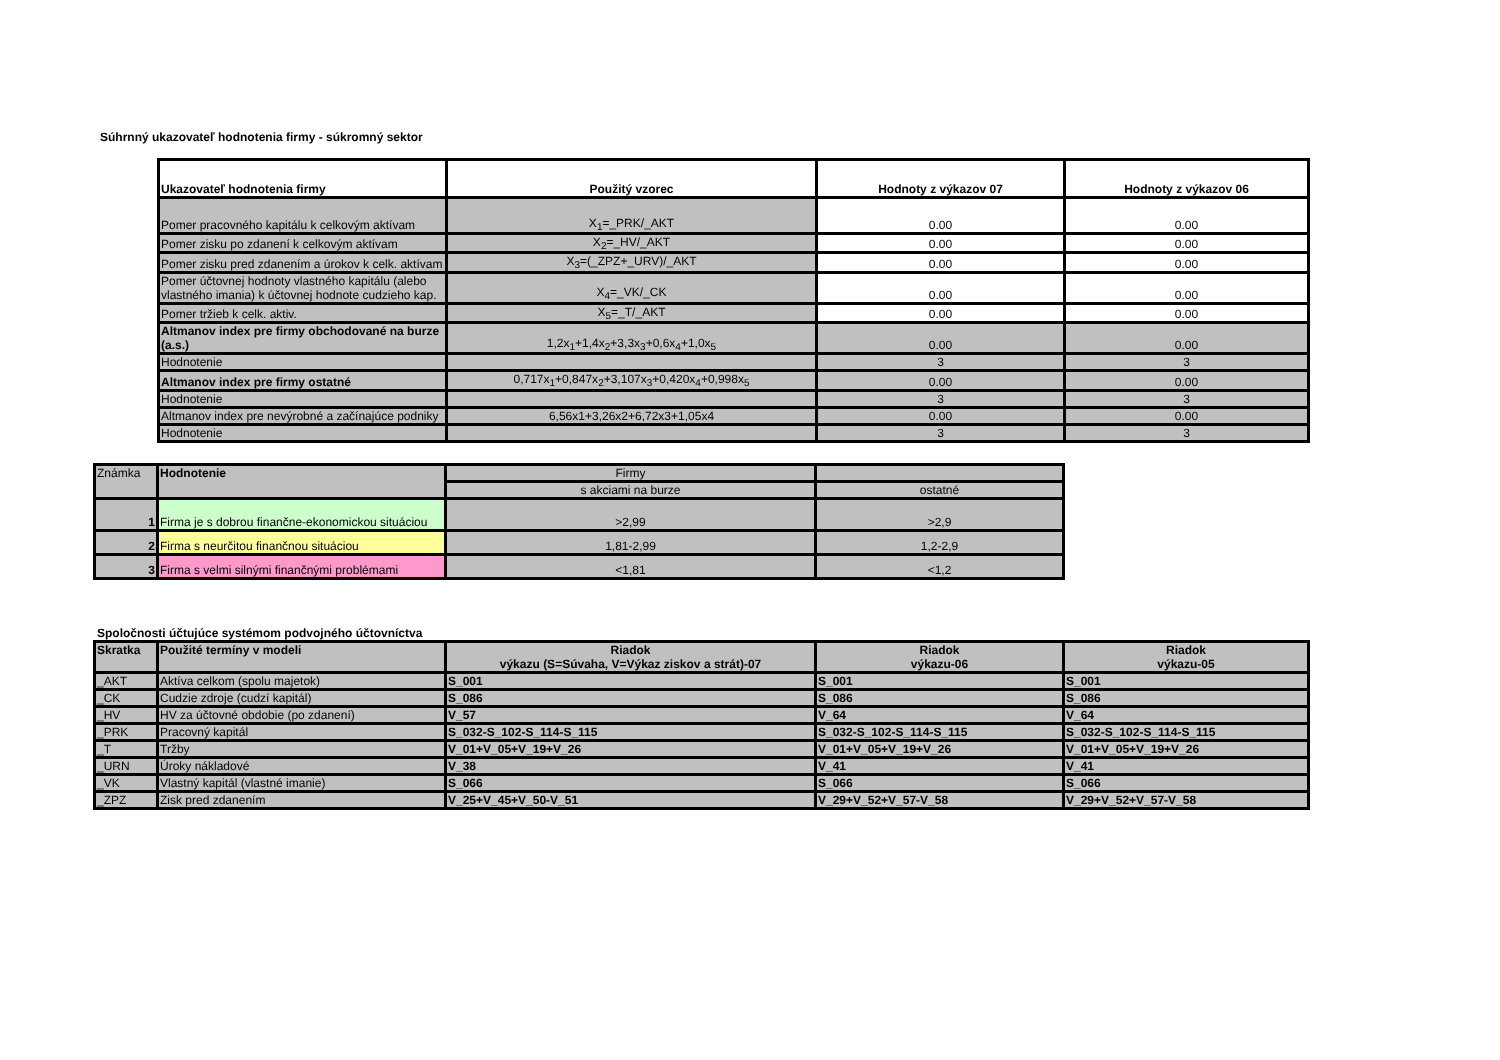Súhrnný ukazovateľ hodnotenia firmy - súkromný sektor
| Ukazovateľ hodnotenia firmy | Použitý vzorec | Hodnoty z výkazov 07 | Hodnoty z výkazov 06 |
| --- | --- | --- | --- |
| Pomer pracovného kapitálu k celkovým aktívam | X<sub>1</sub>=_PRK/_AKT | 0.00 | 0.00 |
| Pomer zisku po zdanení k celkovým aktívam | X<sub>2</sub>=_HV/_AKT | 0.00 | 0.00 |
| Pomer zisku pred zdanením a úrokov k celk. aktívam | X<sub>3</sub>=(_ZPZ+_URV)/_AKT | 0.00 | 0.00 |
| Pomer účtovnej hodnoty vlastného kapitálu (alebo vlastného imania) k účtovnej hodnote cudzieho kap. | X<sub>4</sub>=_VK/_CK | 0.00 | 0.00 |
| Pomer tržieb k celk. aktiv. | X<sub>5</sub>=_T/_AKT | 0.00 | 0.00 |
| Altmanov index pre firmy obchodované na burze (a.s.) | 1,2x<sub>1</sub>+1,4x<sub>2</sub>+3,3x<sub>3</sub>+0,6x<sub>4</sub>+1,0x<sub>5</sub> | 0.00 | 0.00 |
| Hodnotenie | | 3 | 3 |
| Altmanov index pre firmy ostatné | 0,717x<sub>1</sub>+0,847x<sub>2</sub>+3,107x<sub>3</sub>+0,420x<sub>4</sub>+0,998x<sub>5</sub> | 0.00 | 0.00 |
| Hodnotenie | | 3 | 3 |
| Altmanov index pre nevýrobné a začínajúce podniky | 6,56x1+3,26x2+6,72x3+1,05x4 | 0.00 | 0.00 |
| Hodnotenie | | 3 | 3 |
| Známka | Hodnotenie | Firmy | |
| | | s akciami na burze | ostatné |
| 1 | Firma je s dobrou finančne-ekonomickou situáciou | >2,99 | >2,9 |
| 2 | Firma s neurčitou finančnou situáciou | 1,81-2,99 | 1,2-2,9 |
| 3 | Firma s velmi silnými finančnými problémami | <1,81 | <1,2 |
Spoločnosti účtujúce systémom podvojného účtovníctva
| Skratka | Použité termíny v modeli | Riadok výkazu (S=Súvaha, V=Výkaz ziskov a strát)-07 | Riadok výkazu-06 | Riadok výkazu-05 |
| _AKT | Aktíva celkom (spolu majetok) | S_001 | S_001 | S_001 |
| _CK | Cudzie zdroje (cudzí kapitál) | S_086 | S_086 | S_086 |
| _HV | HV za účtovné obdobie (po zdanení) | V_57 | V_64 | V_64 |
| _PRK | Pracovný kapitál | S_032-S_102-S_114-S_115 | S_032-S_102-S_114-S_115 | S_032-S_102-S_114-S_115 |
| _T | Tržby | V_01+V_05+V_19+V_26 | V_01+V_05+V_19+V_26 | V_01+V_05+V_19+V_26 |
| _URN | Úroky nákladové | V_38 | V_41 | V_41 |
| _VK | Vlastný kapitál (vlastné imanie) | S_066 | S_066 | S_066 |
| _ZPZ | Zisk pred zdanením | V_25+V_45+V_50-V_51 | V_29+V_52+V_57-V_58 | V_29+V_52+V_57-V_58 |